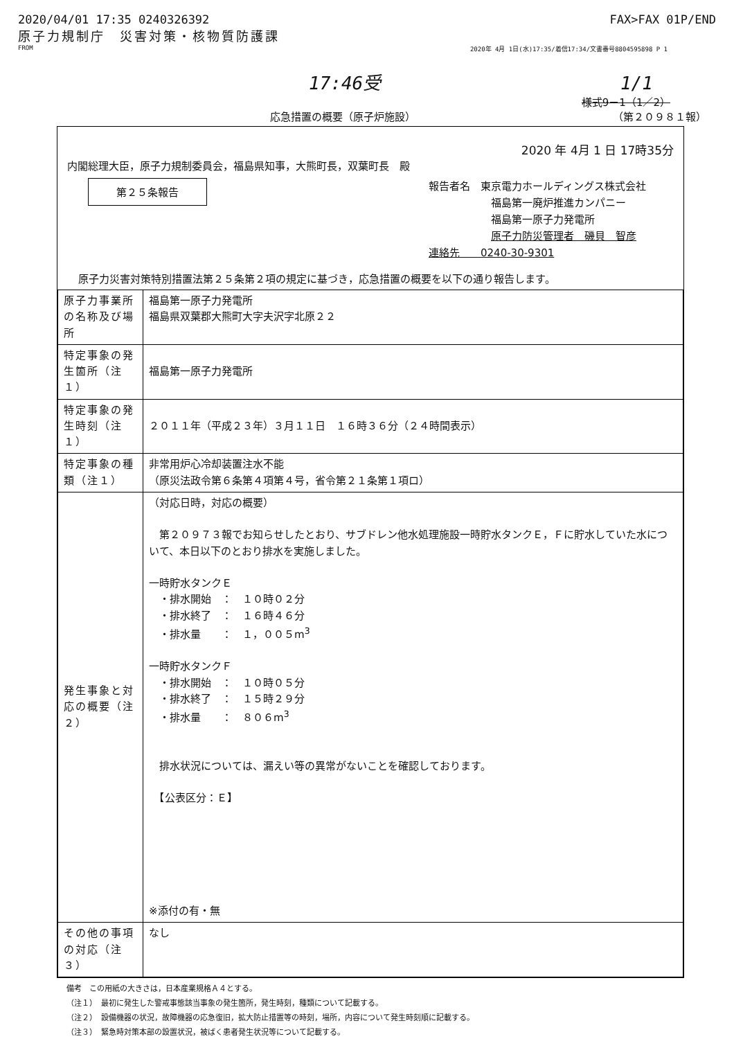2020/04/01 17:35 0240326392 FAX>FAX 01P/END
原子力規制庁　災害対策・核物質防護課
FROM 2020年 4月 1日(水)17:35/着信17:34/文書番号8804595898 P 1
17:46受 1/1
様式9－1（1／2）
応急措置の概要（原子炉施設） （第２０９８１報）
2020 年 4月 1 日 17時35分
内閣総理大臣，原子力規制委員会，福島県知事，大熊町長，双葉町長　殿
第２５条報告
報告者名　東京電力ホールディングス株式会社
福島第一廃炉推進カンパニー
福島第一原子力発電所
原子力防災管理者　磯貝　智彦
連絡先　　0240-30-9301
原子力災害対策特別措置法第２５条第２項の規定に基づき，応急措置の概要を以下の通り報告します。
| 原子力事業所の名称及び場所 | 福島第一原子力発電所 福島県双葉郡大熊町大字夫沢字北原２２ |
| 特定事象の発生箇所（注１） | 福島第一原子力発電所 |
| 特定事象の発生時刻（注１） | ２０１１年（平成２３年）３月１１日 １６時３６分（２４時間表示） |
| 特定事象の種類（注１） | 非常用炉心冷却装置注水不能 （原災法政令第６条第４項第４号，省令第２１条第１項ロ） |
| 発生事象と対応の概要（注２） | （対応日時，対応の概要） 第２０９７３報でお知らせしたとおり、サブドレン他水処理施設一時貯水タンクＥ，Ｆに貯水していた水について、本日以下のとおり排水を実施しました。 一時貯水タンクＥ ・排水開始 ： １０時０２分 ・排水終了 ： １６時４６分 ・排水量 ： １，００５m<sup>3</sup> 一時貯水タンクＦ ・排水開始 ： １０時０５分 ・排水終了 ： １５時２９分 ・排水量 ： ８０６m<sup>3</sup> 排水状況については、漏えい等の異常がないことを確認しております。 【公表区分：Ｅ】 ※添付の有・無 |
| その他の事項の対応（注３） | なし |
備考　この用紙の大きさは，日本産業規格Ａ４とする。
（注１）　最初に発生した警戒事態該当事象の発生箇所，発生時刻，種類について記載する。
（注２）　設備機器の状況，故障機器の応急復旧，拡大防止措置等の時刻，場所，内容について発生時刻順に記載する。
（注３）　緊急時対策本部の設置状況，被ばく患者発生状況等について記載する。